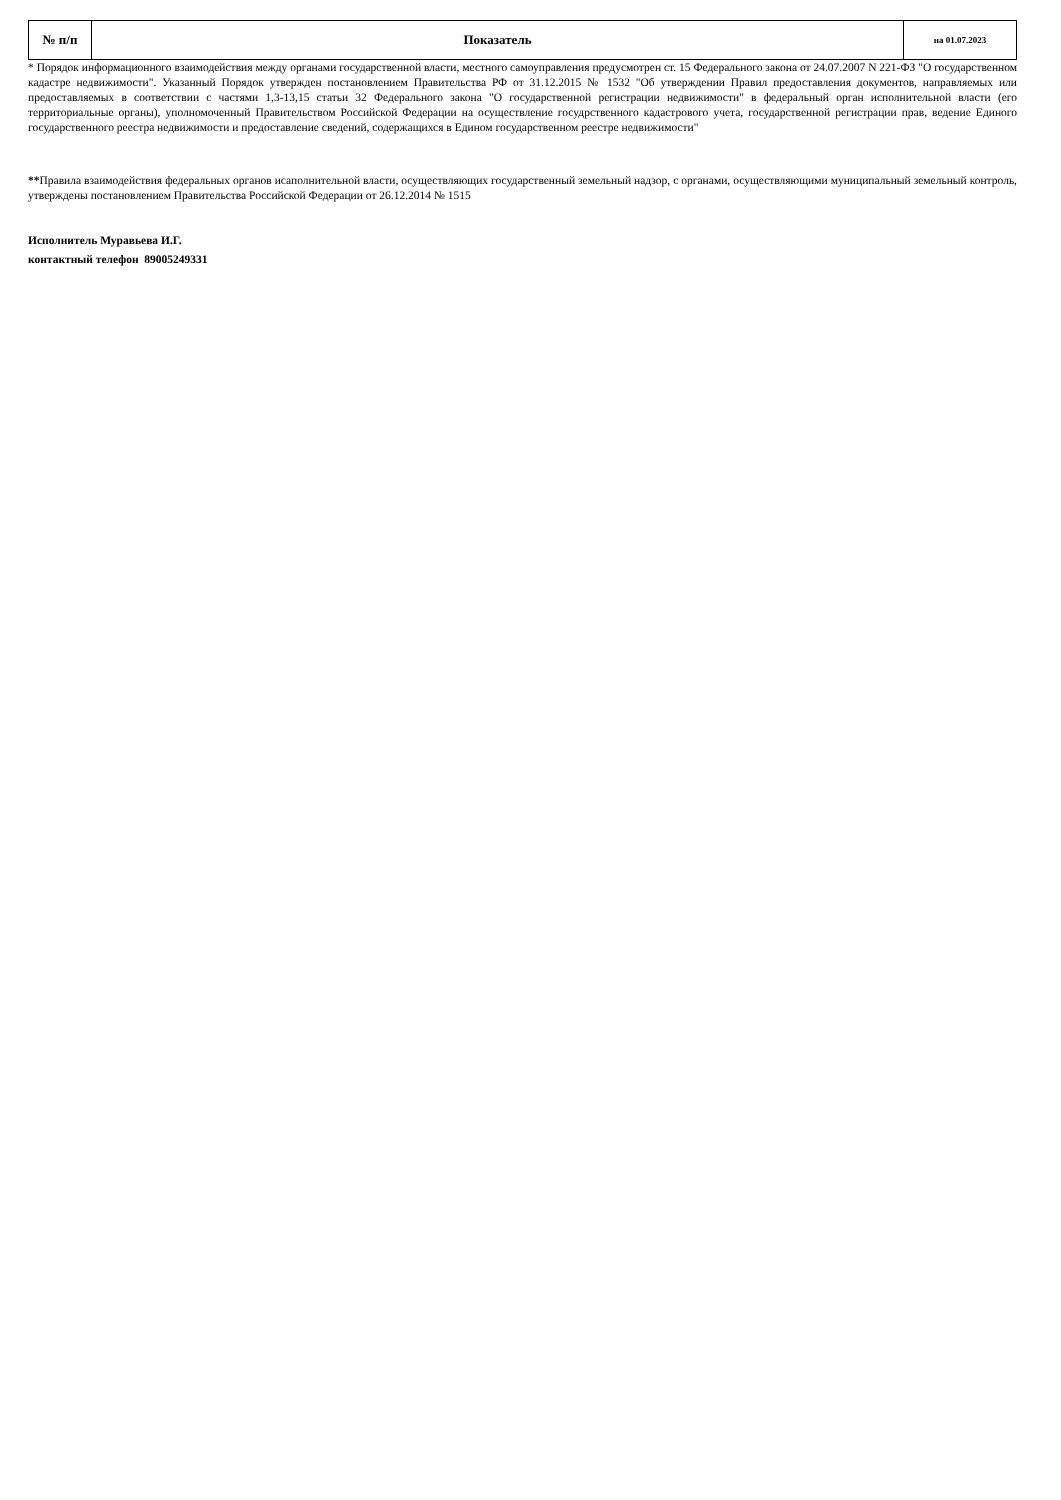| № п/п | Показатель | на 01.07.2023 |
| --- | --- | --- |
* Порядок информационного взаимодействия между органами государственной власти, местного самоуправления предусмотрен ст. 15 Федерального закона от 24.07.2007 N 221-ФЗ "О государственном кадастре недвижимости". Указанный Порядок утвержден постановлением Правительства РФ от 31.12.2015 № 1532 "Об утверждении Правил предоставления документов, направляемых или предоставляемых в соответствии с частями 1,3-13,15 статьи 32 Федерального закона "О государственной регистрации недвижимости" в федеральный орган исполнительной власти (его территориальные органы), уполномоченный Правительством Российской Федерации на осуществление госудрственного кадастрового учета, государственной регистрации прав, ведение Единого государственного реестра недвижимости и предоставление сведений, содержащихся в Едином государственном реестре недвижимости"
**Правила взаимодействия федеральных органов исаполнительной власти, осуществляющих государственный земельный надзор, с органами, осуществляющими муниципальный земельный контроль, утверждены постановлением Правительства Российской Федерации от 26.12.2014 № 1515
Исполнитель Муравьева И.Г.
контактный телефон 89005249331